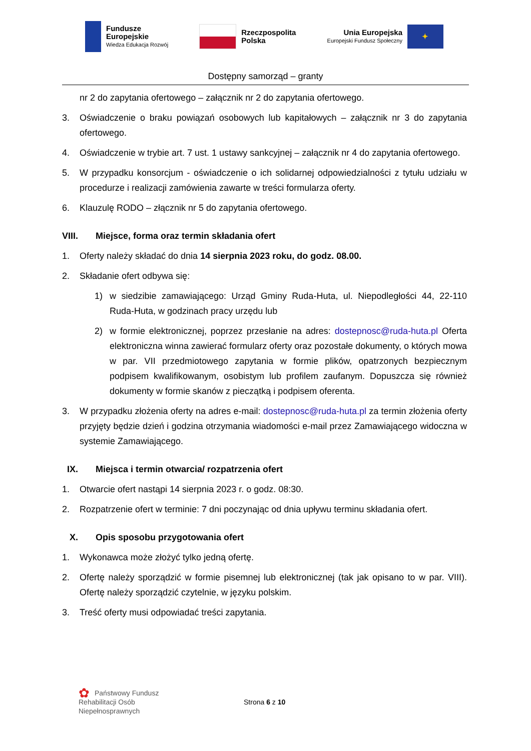Fundusze
Europejskie
Wiedza Edukacja Rozwój
Rzeczpospolita
Polska
Unia Europejska
Europejski Fundusz Społeczny
✦
Dostępny samorząd – granty
nr 2 do zapytania ofertowego – załącznik nr 2 do zapytania ofertowego.
3. Oświadczenie o braku powiązań osobowych lub kapitałowych – załącznik nr 3 do zapytania ofertowego.
4. Oświadczenie w trybie art. 7 ust. 1 ustawy sankcyjnej – załącznik nr 4 do zapytania ofertowego.
5. W przypadku konsorcjum - oświadczenie o ich solidarnej odpowiedzialności z tytułu udziału w procedurze i realizacji zamówienia zawarte w treści formularza oferty.
6. Klauzulę RODO – złącznik nr 5 do zapytania ofertowego.
VIII. Miejsce, forma oraz termin składania ofert
1. Oferty należy składać do dnia 14 sierpnia 2023 roku, do godz. 08.00.
2. Składanie ofert odbywa się:
1) w siedzibie zamawiającego: Urząd Gminy Ruda-Huta, ul. Niepodległości 44, 22-110 Ruda-Huta, w godzinach pracy urzędu lub
2) w formie elektronicznej, poprzez przesłanie na adres: dostepnosc@ruda-huta.pl Oferta elektroniczna winna zawierać formularz oferty oraz pozostałe dokumenty, o których mowa w par. VII przedmiotowego zapytania w formie plików, opatrzonych bezpiecznym podpisem kwalifikowanym, osobistym lub profilem zaufanym. Dopuszcza się również dokumenty w formie skanów z pieczątką i podpisem oferenta.
3. W przypadku złożenia oferty na adres e-mail: dostepnosc@ruda-huta.pl za termin złożenia oferty przyjęty będzie dzień i godzina otrzymania wiadomości e-mail przez Zamawiającego widoczna w systemie Zamawiającego.
IX. Miejsca i termin otwarcia/ rozpatrzenia ofert
1. Otwarcie ofert nastąpi 14 sierpnia 2023 r. o godz. 08:30.
2. Rozpatrzenie ofert w terminie: 7 dni poczynając od dnia upływu terminu składania ofert.
X. Opis sposobu przygotowania ofert
1. Wykonawca może złożyć tylko jedną ofertę.
2. Ofertę należy sporządzić w formie pisemnej lub elektronicznej (tak jak opisano to w par. VIII). Ofertę należy sporządzić czytelnie, w języku polskim.
3. Treść oferty musi odpowiadać treści zapytania.
✿ Państwowy Fundusz
Rehabilitacji Osób
Niepełnosprawnych
Strona 6 z 10